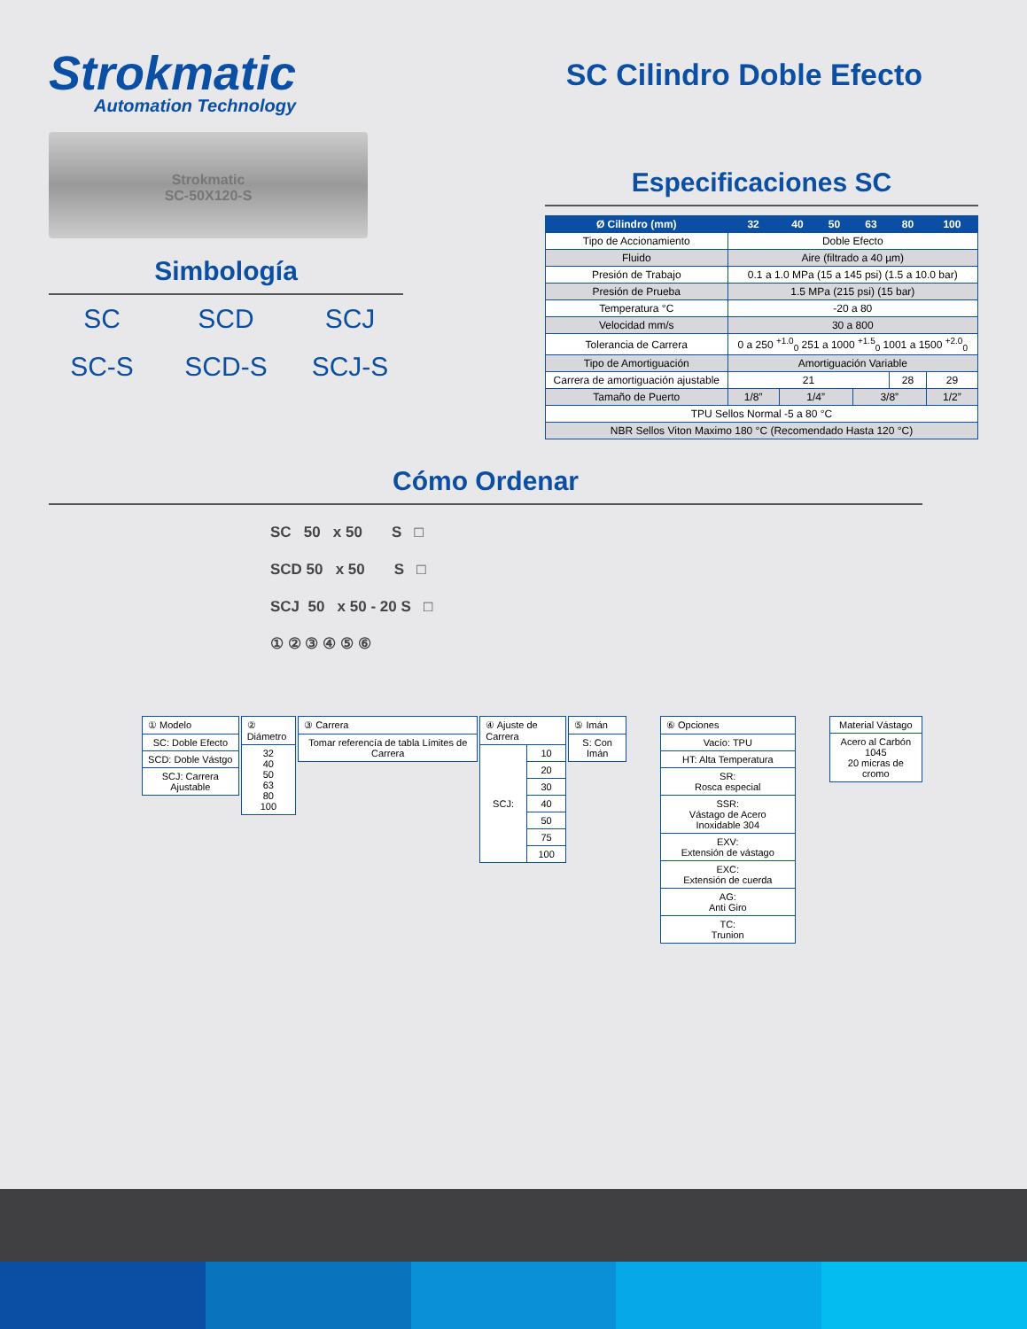Strokmatic
Automation Technology
SC Cilindro Doble Efecto
Strokmatic
SC-50X120-S
Simbología
SC
SCD
SCJ
SC-S
SCD-S
SCJ-S
Especificaciones SC
| Ø Cilindro (mm) | 32 | 40 | 50 | 63 | 80 | 100 |
| --- | --- | --- | --- | --- | --- | --- |
| Tipo de Accionamiento | Doble Efecto | | | | | |
| Fluido | Aire (filtrado a 40 µm) | | | | | |
| Presión de Trabajo | 0.1 a 1.0 MPa (15 a 145 psi) (1.5 a 10.0 bar) | | | | | |
| Presión de Prueba | 1.5 MPa (215 psi) (15 bar) | | | | | |
| Temperatura °C | -20 a 80 | | | | | |
| Velocidad mm/s | 30 a 800 | | | | | |
| Tolerancia de Carrera | 0 a 250 <sup>+1.0</sup><sub>0</sub> 251 a 1000 <sup>+1.5</sup><sub>0</sub> 1001 a 1500 <sup>+2.0</sup><sub>0</sub> | | | | | |
| Tipo de Amortiguación | Amortiguación Variable | | | | | |
| Carrera de amortiguación ajustable | 21 | | | | 28 | 29 |
| Tamaño de Puerto | 1/8” | 1/4” | | 3/8” | | 1/2” |
| TPU Sellos Normal -5 a 80 °C | | | | | | |
| NBR Sellos Viton Maximo 180 °C (Recomendado Hasta 120 °C) | | | | | | |
Cómo Ordenar
SC 50 x 50 S □
SCD 50 x 50 S □
SCJ 50 x 50 - 20 S □
① ② ③ ④ ⑤ ⑥
| ① Modelo |
| --- |
| SC: Doble Efecto |
| SCD: Doble Vástgo |
| SCJ: Carrera Ajustable |
| ② Diámetro |
| --- |
| 32 40 50 63 80 100 |
| ③ Carrera |
| --- |
| Tomar referencía de tabla Límites de Carrera |
| ④ Ajuste de Carrera | |
| --- | --- |
| SCJ: | 10 |
| | 20 |
| | 30 |
| | 40 |
| | 50 |
| | 75 |
| | 100 |
| ⑤ Imán |
| --- |
| S: Con Imán |
| ⑥ Opciones |
| --- |
| Vacío: TPU |
| HT: Alta Temperatura |
| SR: Rosca especial |
| SSR: Vástago de Acero Inoxidable 304 |
| EXV: Extensión de vástago |
| EXC: Extensión de cuerda |
| AG: Anti Giro |
| TC: Trunion |
| Material Vástago |
| --- |
| Acero al Carbón 1045 20 micras de cromo |